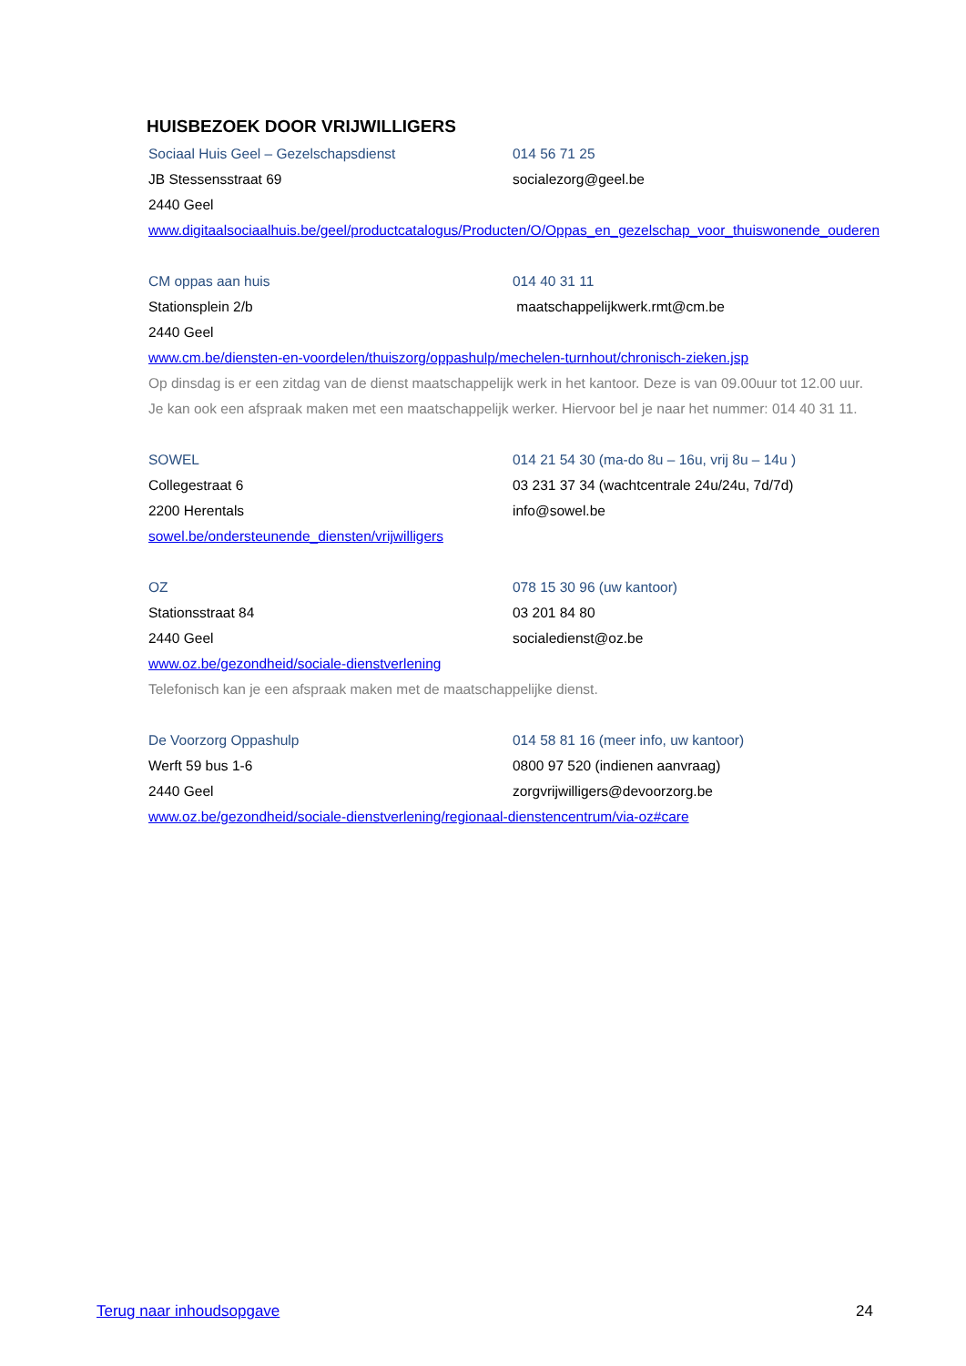HUISBEZOEK DOOR VRIJWILLIGERS
Sociaal Huis Geel – Gezelschapsdienst 014 56 71 25
JB Stessensstraat 69 socialezorg@geel.be
2440 Geel
www.digitaalsociaalhuis.be/geel/productcatalogus/Producten/O/Oppas_en_gezelschap_voor_thuiswonende_ouderen
CM oppas aan huis 014 40 31 11
Stationsplein 2/b maatschappelijkwerk.rmt@cm.be
2440 Geel
www.cm.be/diensten-en-voordelen/thuiszorg/oppashulp/mechelen-turnhout/chronisch-zieken.jsp
Op dinsdag is er een zitdag van de dienst maatschappelijk werk in het kantoor. Deze is van 09.00uur tot 12.00 uur. Je kan ook een afspraak maken met een maatschappelijk werker. Hiervoor bel je naar het nummer: 014 40 31 11.
SOWEL 014 21 54 30 (ma-do 8u – 16u, vrij 8u – 14u )
Collegestraat 6 03 231 37 34 (wachtcentrale 24u/24u, 7d/7d)
2200 Herentals info@sowel.be
sowel.be/ondersteunende_diensten/vrijwilligers
OZ 078 15 30 96 (uw kantoor)
Stationsstraat 84 03 201 84 80
2440 Geel socialedienst@oz.be
www.oz.be/gezondheid/sociale-dienstverlening
Telefonisch kan je een afspraak maken met de maatschappelijke dienst.
De Voorzorg Oppashulp 014 58 81 16 (meer info, uw kantoor)
Werft 59 bus 1-6 0800 97 520 (indienen aanvraag)
2440 Geel zorgvrijwilligers@devoorzorg.be
www.oz.be/gezondheid/sociale-dienstverlening/regionaal-dienstencentrum/via-oz#care
Terug naar inhoudsopgave 24